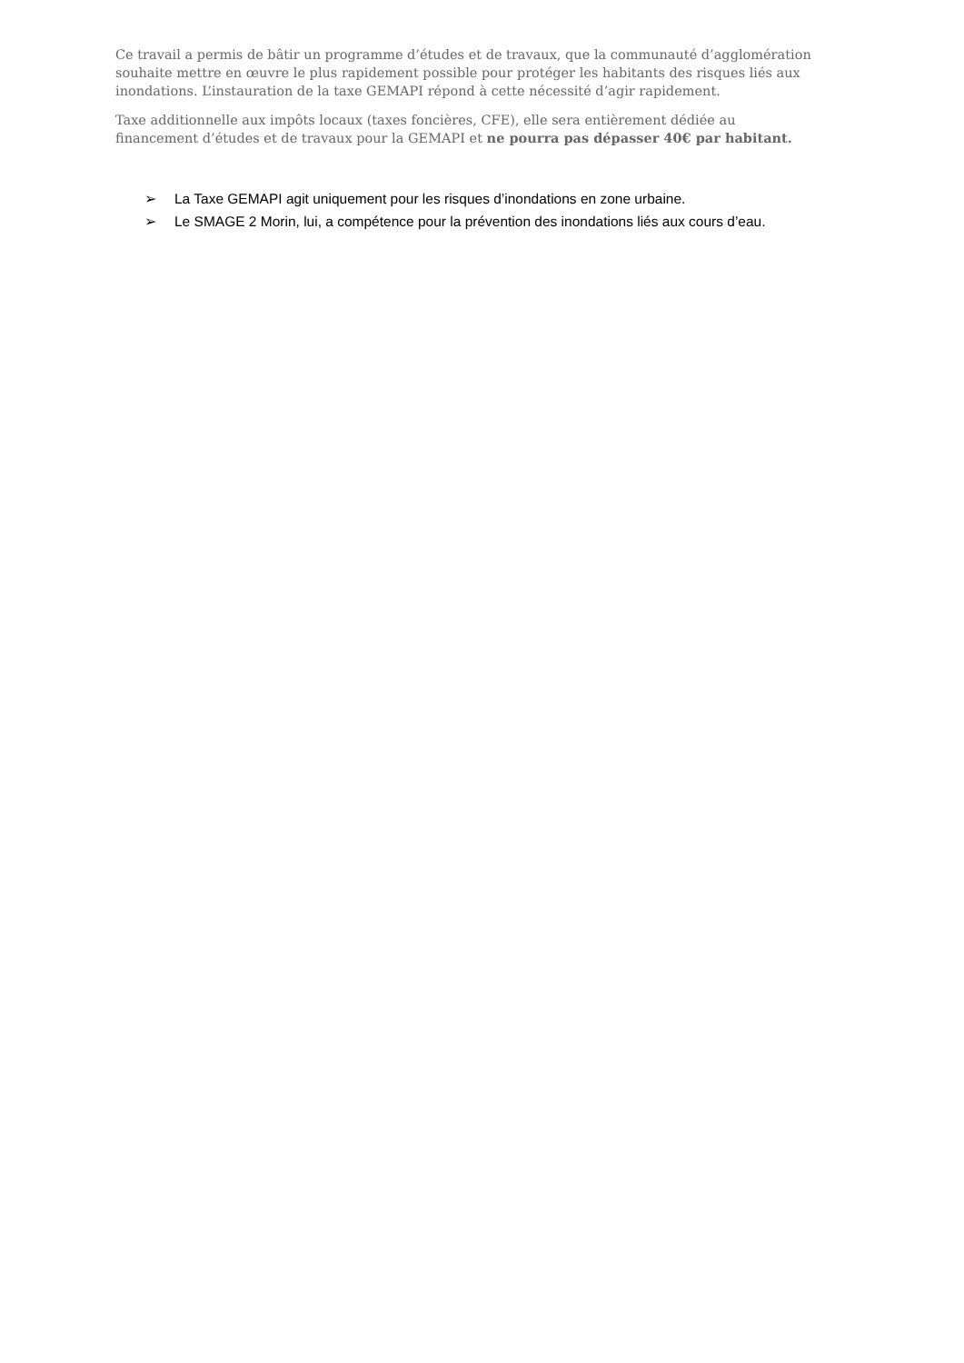Ce travail a permis de bâtir un programme d’études et de travaux, que la communauté d’agglomération souhaite mettre en œuvre le plus rapidement possible pour protéger les habitants des risques liés aux inondations. L’instauration de la taxe GEMAPI répond à cette nécessité d’agir rapidement.
Taxe additionnelle aux impôts locaux (taxes foncières, CFE), elle sera entièrement dédiée au financement d’études et de travaux pour la GEMAPI et ne pourra pas dépasser 40€ par habitant.
➢ La Taxe GEMAPI agit uniquement pour les risques d’inondations en zone urbaine.
➢ Le SMAGE 2 Morin, lui, a compétence pour la prévention des inondations liés aux cours d’eau.